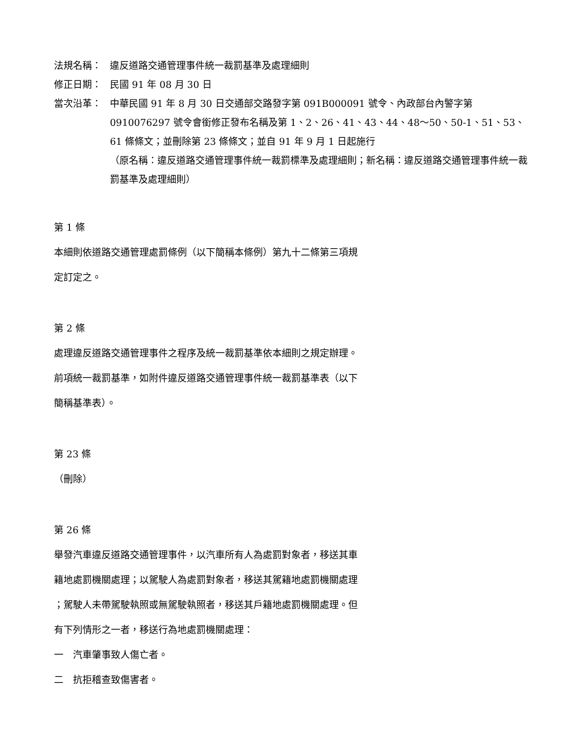法規名稱： 違反道路交通管理事件統一裁罰基準及處理細則
修正日期： 民國 91 年 08 月 30 日
當次沿革： 中華民國 91 年 8 月 30 日交通部交路發字第 091B000091 號令、內政部台內警字第 0910076297 號令會銜修正發布名稱及第 1、2、26、41、43、44、48～50、50-1、51、53、61 條條文；並刪除第 23 條條文；並自 91 年 9 月 1 日起施行
（原名稱：違反道路交通管理事件統一裁罰標準及處理細則；新名稱：違反道路交通管理事件統一裁罰基準及處理細則）
第 1 條
本細則依道路交通管理處罰條例（以下簡稱本條例）第九十二條第三項規
定訂定之。
第 2 條
處理違反道路交通管理事件之程序及統一裁罰基準依本細則之規定辦理。
前項統一裁罰基準，如附件違反道路交通管理事件統一裁罰基準表（以下
簡稱基準表）。
第 23 條
（刪除）
第 26 條
舉發汽車違反道路交通管理事件，以汽車所有人為處罰對象者，移送其車
籍地處罰機關處理；以駕駛人為處罰對象者，移送其駕籍地處罰機關處理
；駕駛人未帶駕駛執照或無駕駛執照者，移送其戶籍地處罰機關處理。但
有下列情形之一者，移送行為地處罰機關處理：
一　汽車肇事致人傷亡者。
二　抗拒稽查致傷害者。